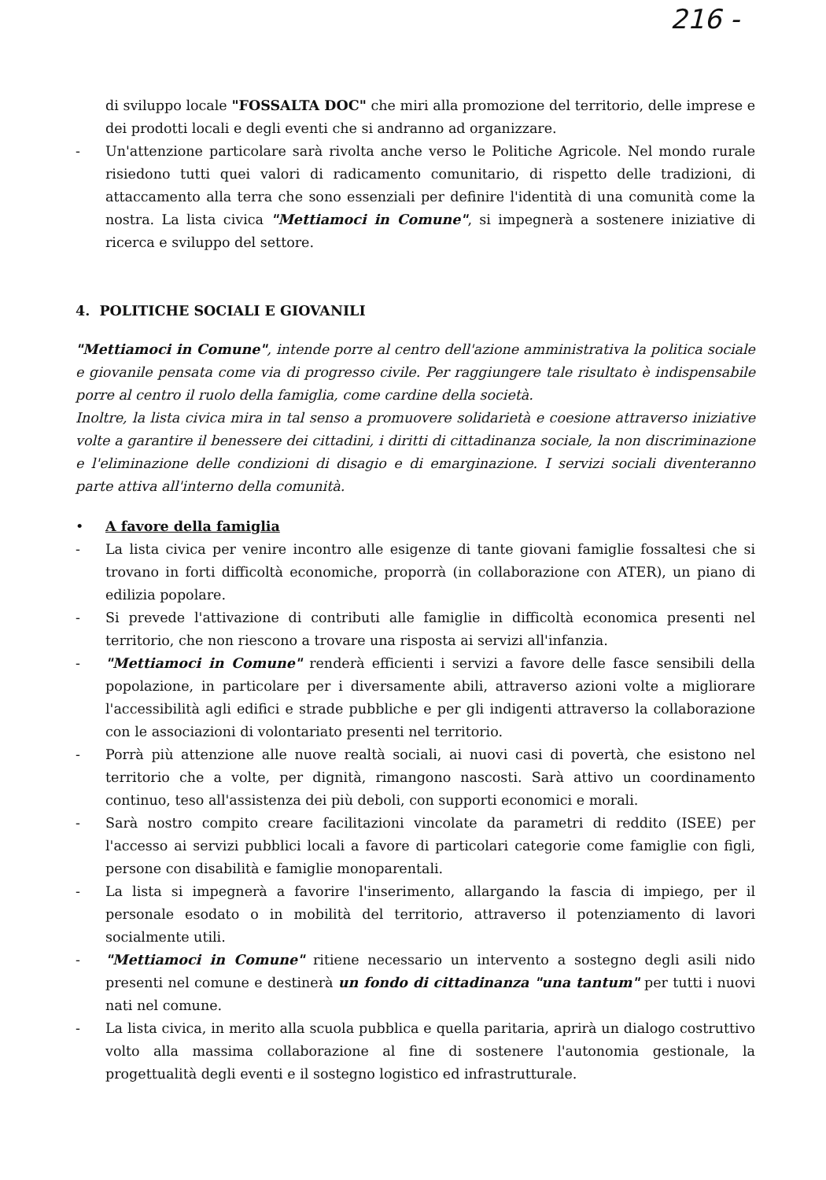216 -
di sviluppo locale "FOSSALTA DOC" che miri alla promozione del territorio, delle imprese e dei prodotti locali e degli eventi che si andranno ad organizzare.
- Un'attenzione particolare sarà rivolta anche verso le Politiche Agricole. Nel mondo rurale risiedono tutti quei valori di radicamento comunitario, di rispetto delle tradizioni, di attaccamento alla terra che sono essenziali per definire l'identità di una comunità come la nostra. La lista civica "Mettiamoci in Comune", si impegnerà a sostenere iniziative di ricerca e sviluppo del settore.
4. POLITICHE SOCIALI E GIOVANILI
"Mettiamoci in Comune", intende porre al centro dell'azione amministrativa la politica sociale e giovanile pensata come via di progresso civile. Per raggiungere tale risultato è indispensabile porre al centro il ruolo della famiglia, come cardine della società.
Inoltre, la lista civica mira in tal senso a promuovere solidarietà e coesione attraverso iniziative volte a garantire il benessere dei cittadini, i diritti di cittadinanza sociale, la non discriminazione e l'eliminazione delle condizioni di disagio e di emarginazione. I servizi sociali diventeranno parte attiva all'interno della comunità.
• A favore della famiglia
- La lista civica per venire incontro alle esigenze di tante giovani famiglie fossaltesi che si trovano in forti difficoltà economiche, proporrà (in collaborazione con ATER), un piano di edilizia popolare.
- Si prevede l'attivazione di contributi alle famiglie in difficoltà economica presenti nel territorio, che non riescono a trovare una risposta ai servizi all'infanzia.
- "Mettiamoci in Comune" renderà efficienti i servizi a favore delle fasce sensibili della popolazione, in particolare per i diversamente abili, attraverso azioni volte a migliorare l'accessibilità agli edifici e strade pubbliche e per gli indigenti attraverso la collaborazione con le associazioni di volontariato presenti nel territorio.
- Porrà più attenzione alle nuove realtà sociali, ai nuovi casi di povertà, che esistono nel territorio che a volte, per dignità, rimangono nascosti. Sarà attivo un coordinamento continuo, teso all'assistenza dei più deboli, con supporti economici e morali.
- Sarà nostro compito creare facilitazioni vincolate da parametri di reddito (ISEE) per l'accesso ai servizi pubblici locali a favore di particolari categorie come famiglie con figli, persone con disabilità e famiglie monoparentali.
- La lista si impegnerà a favorire l'inserimento, allargando la fascia di impiego, per il personale esodato o in mobilità del territorio, attraverso il potenziamento di lavori socialmente utili.
- "Mettiamoci in Comune" ritiene necessario un intervento a sostegno degli asili nido presenti nel comune e destinerà un fondo di cittadinanza "una tantum" per tutti i nuovi nati nel comune.
- La lista civica, in merito alla scuola pubblica e quella paritaria, aprirà un dialogo costruttivo volto alla massima collaborazione al fine di sostenere l'autonomia gestionale, la progettualità degli eventi e il sostegno logistico ed infrastrutturale.